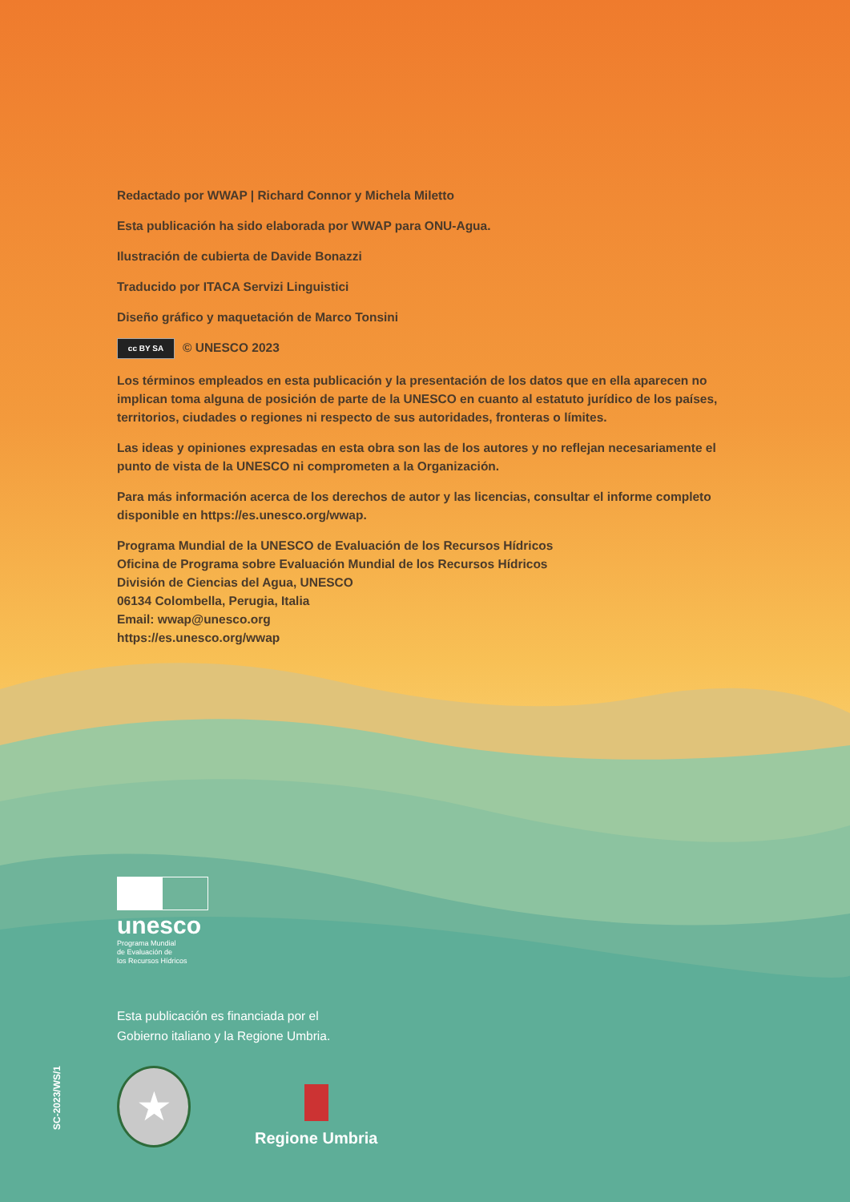Redactado por WWAP | Richard Connor y Michela Miletto
Esta publicación ha sido elaborada por WWAP para ONU-Agua.
Ilustración de cubierta de Davide Bonazzi
Traducido por ITACA Servizi Linguistici
Diseño gráfico y maquetación de Marco Tonsini
cc BY SA © UNESCO 2023
Los términos empleados en esta publicación y la presentación de los datos que en ella aparecen no implican toma alguna de posición de parte de la UNESCO en cuanto al estatuto jurídico de los países, territorios, ciudades o regiones ni respecto de sus autoridades, fronteras o límites.
Las ideas y opiniones expresadas en esta obra son las de los autores y no reflejan necesariamente el punto de vista de la UNESCO ni comprometen a la Organización.
Para más información acerca de los derechos de autor y las licencias, consultar el informe completo disponible en https://es.unesco.org/wwap.
Programa Mundial de la UNESCO de Evaluación de los Recursos Hídricos
Oficina de Programa sobre Evaluación Mundial de los Recursos Hídricos
División de Ciencias del Agua, UNESCO
06134 Colombella, Perugia, Italia
Email: wwap@unesco.org
https://es.unesco.org/wwap
unesco
Programa Mundial
de Evaluación de
los Recursos Hídricos
Esta publicación es financiada por el
Gobierno italiano y la Regione Umbria.
★
Regione Umbria
SC-2023/WS/1